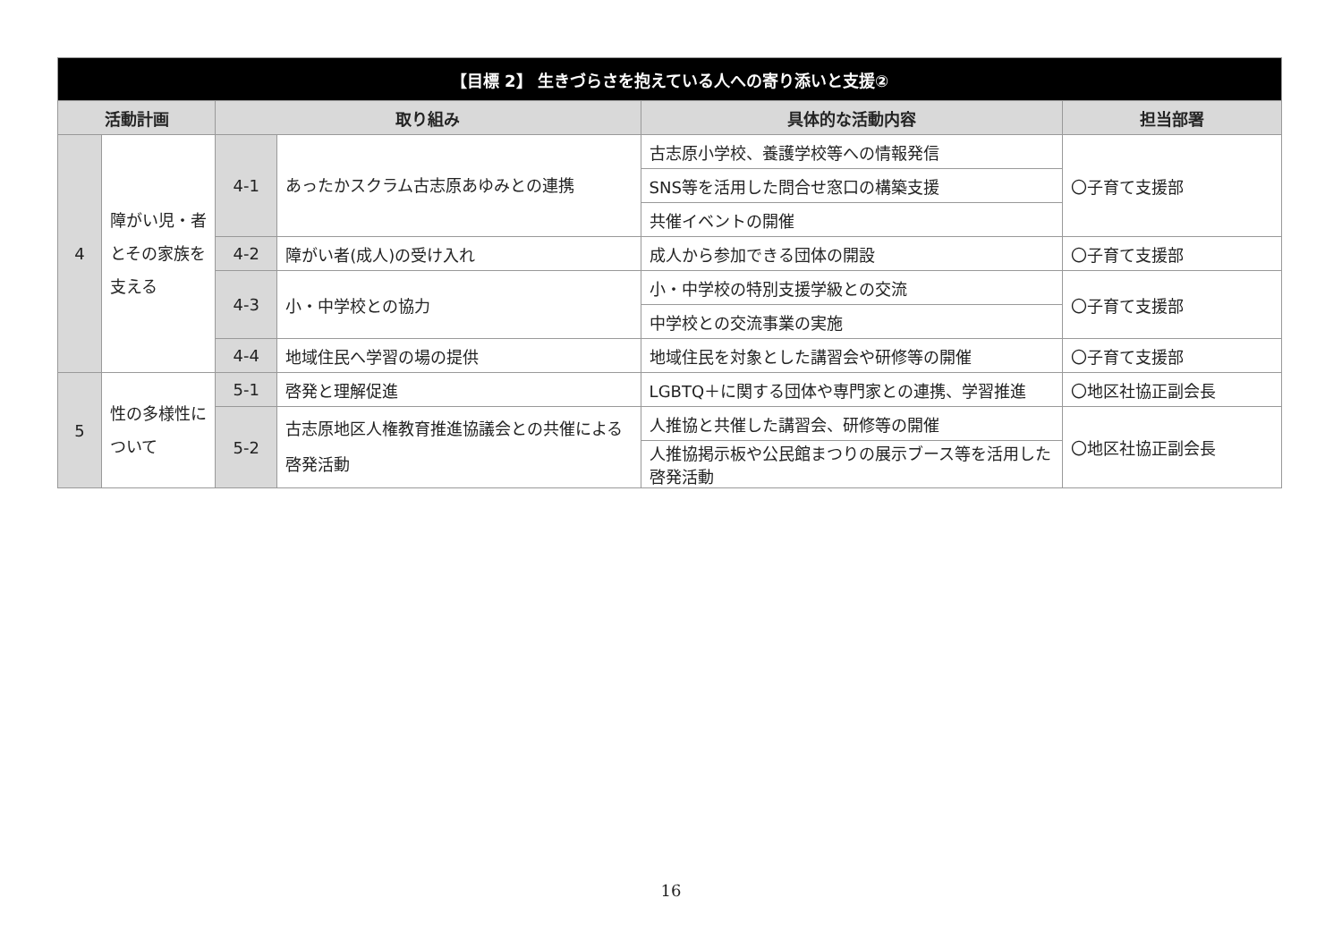| 【目標 2】 生きづらさを抱えている人への寄り添いと支援② | | | | | |
| --- | --- | --- | --- | --- | --- |
| 活動計画 | | 取り組み | | 具体的な活動内容 | 担当部署 |
| 4 | 障がい児・者 とその家族を 支える | 4-1 | あったかスクラム古志原あゆみとの連携 | 古志原小学校、養護学校等への情報発信 | 〇子育て支援部 |
| | | | | SNS等を活用した問合せ窓口の構築支援 | |
| | | | | 共催イベントの開催 | |
| | | 4-2 | 障がい者(成人)の受け入れ | 成人から参加できる団体の開設 | 〇子育て支援部 |
| | | 4-3 | 小・中学校との協力 | 小・中学校の特別支援学級との交流 | 〇子育て支援部 |
| | | | | 中学校との交流事業の実施 | |
| | | 4-4 | 地域住民へ学習の場の提供 | 地域住民を対象とした講習会や研修等の開催 | 〇子育て支援部 |
| 5 | 性の多様性に ついて | 5-1 | 啓発と理解促進 | LGBTQ＋に関する団体や専門家との連携、学習推進 | 〇地区社協正副会長 |
| | | 5-2 | 古志原地区人権教育推進協議会との共催による啓発活動 | 人推協と共催した講習会、研修等の開催 | 〇地区社協正副会長 |
| | | | | 人推協掲示板や公民館まつりの展示ブース等を活用した啓発活動 | |
16